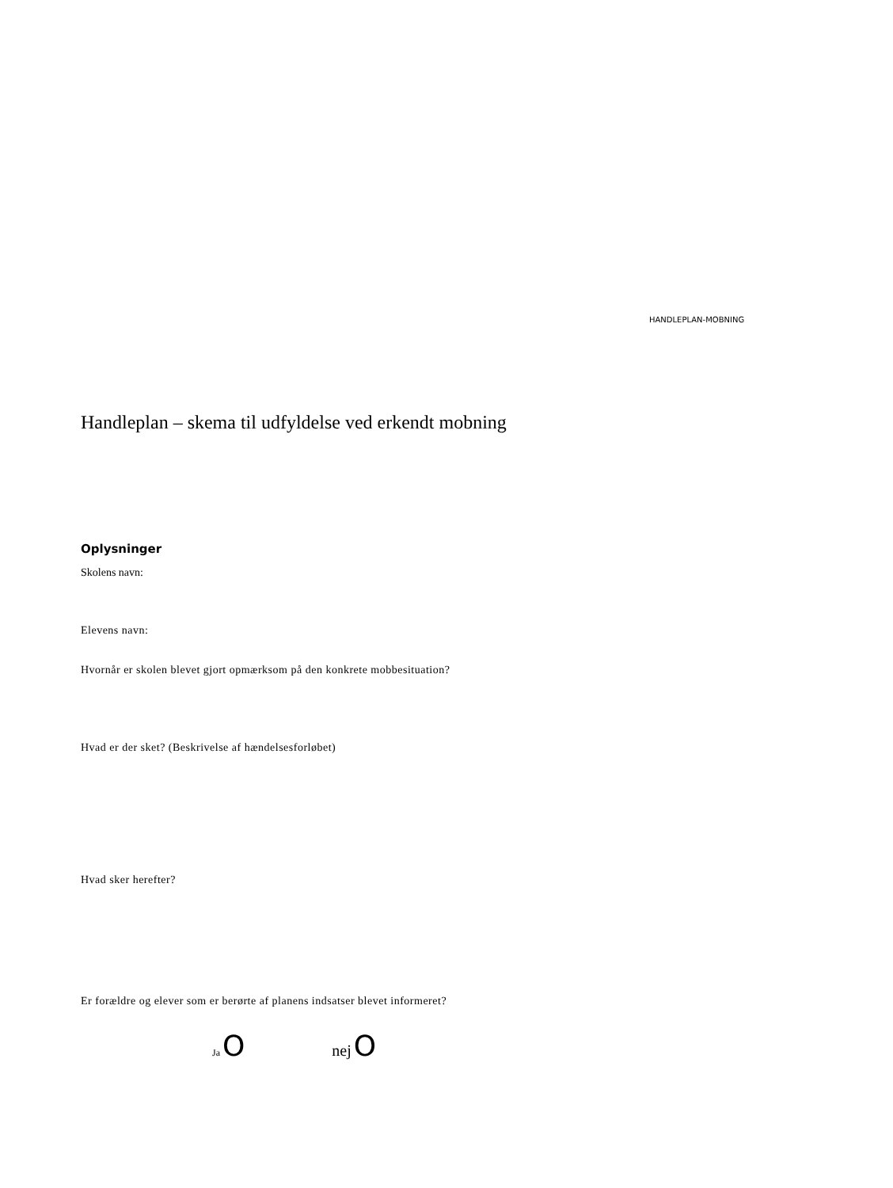HANDLEPLAN-MOBNING
Handleplan – skema til udfyldelse ved erkendt mobning
Oplysninger
Skolens navn:
Elevens navn:
Hvornår er skolen blevet gjort opmærksom på den konkrete mobbesituation?
Hvad er der sket? (Beskrivelse af hændelsesforløbet)
Hvad sker herefter?
Er forældre og elever som er berørte af planens indsatser blevet informeret?
Ja O nej O